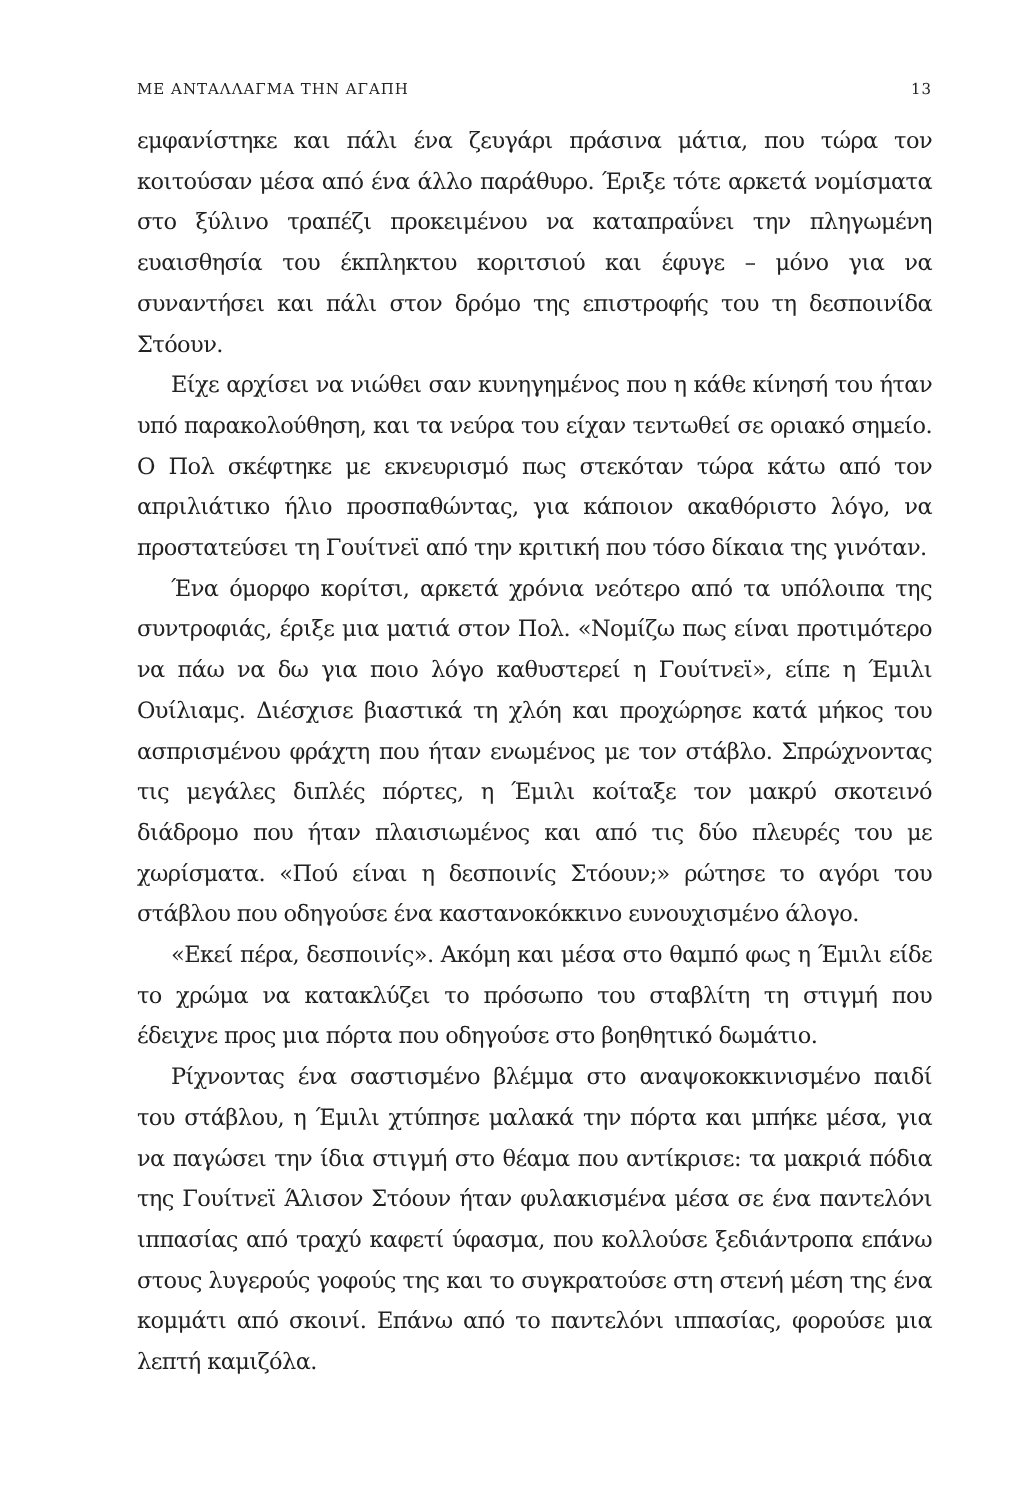ΜΕ ΑΝΤΑΛΛΑΓΜΑ ΤΗΝ ΑΓΑΠΗ 13
εμφανίστηκε και πάλι ένα ζευγάρι πράσινα μάτια, που τώρα τον κοιτούσαν μέσα από ένα άλλο παράθυρο. Έριξε τότε αρκετά νομίσματα στο ξύλινο τραπέζι προκειμένου να καταπραΰνει την πληγωμένη ευαισθησία του έκπληκτου κοριτσιού και έφυγε – μόνο για να συναντήσει και πάλι στον δρόμο της επιστροφής του τη δεσποινίδα Στόουν.
Είχε αρχίσει να νιώθει σαν κυνηγημένος που η κάθε κίνησή του ήταν υπό παρακολούθηση, και τα νεύρα του είχαν τεντωθεί σε οριακό σημείο. Ο Πολ σκέφτηκε με εκνευρισμό πως στεκόταν τώρα κάτω από τον απριλιάτικο ήλιο προσπαθώντας, για κάποιον ακαθόριστο λόγο, να προστατεύσει τη Γουίτνεϊ από την κριτική που τόσο δίκαια της γινόταν.
Ένα όμορφο κορίτσι, αρκετά χρόνια νεότερο από τα υπόλοιπα της συντροφιάς, έριξε μια ματιά στον Πολ. «Νομίζω πως είναι προτιμότερο να πάω να δω για ποιο λόγο καθυστερεί η Γουίτνεϊ», είπε η Έμιλι Ουίλιαμς. Διέσχισε βιαστικά τη χλόη και προχώρησε κατά μήκος του ασπρισμένου φράχτη που ήταν ενωμένος με τον στάβλο. Σπρώχνοντας τις μεγάλες διπλές πόρτες, η Έμιλι κοίταξε τον μακρύ σκοτεινό διάδρομο που ήταν πλαισιωμένος και από τις δύο πλευρές του με χωρίσματα. «Πού είναι η δεσποινίς Στόουν;» ρώτησε το αγόρι του στάβλου που οδηγούσε ένα καστανοκόκκινο ευνουχισμένο άλογο.
«Εκεί πέρα, δεσποινίς». Ακόμη και μέσα στο θαμπό φως η Έμιλι είδε το χρώμα να κατακλύζει το πρόσωπο του σταβλίτη τη στιγμή που έδειχνε προς μια πόρτα που οδηγούσε στο βοηθητικό δωμάτιο.
Ρίχνοντας ένα σαστισμένο βλέμμα στο αναψοκοκκινισμένο παιδί του στάβλου, η Έμιλι χτύπησε μαλακά την πόρτα και μπήκε μέσα, για να παγώσει την ίδια στιγμή στο θέαμα που αντίκρισε: τα μακριά πόδια της Γουίτνεϊ Άλισον Στόουν ήταν φυλακισμένα μέσα σε ένα παντελόνι ιππασίας από τραχύ καφετί ύφασμα, που κολλούσε ξεδιάντροπα επάνω στους λυγερούς γοφούς της και το συγκρατούσε στη στενή μέση της ένα κομμάτι από σκοινί. Επάνω από το παντελόνι ιππασίας, φορούσε μια λεπτή καμιζόλα.